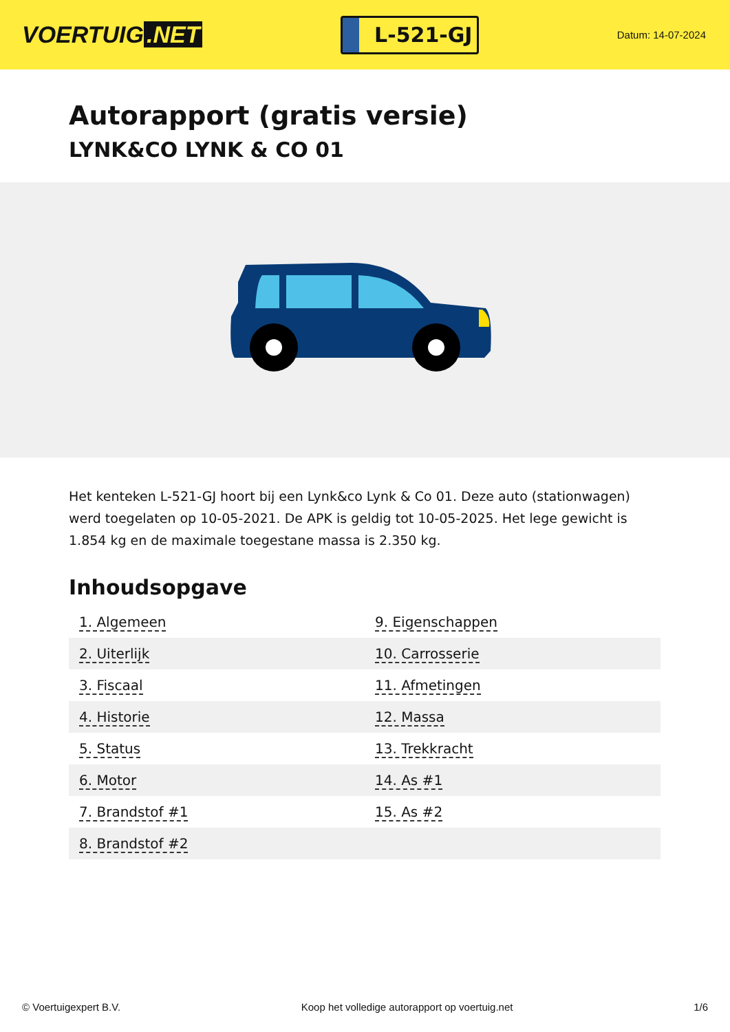VOERTUIG.NET
L-521-GJ
Datum: 14-07-2024
Autorapport (gratis versie)
LYNK&CO LYNK & CO 01
Het kenteken L-521-GJ hoort bij een Lynk&co Lynk & Co 01. Deze auto (stationwagen) werd toegelaten op 10-05-2021. De APK is geldig tot 10-05-2025. Het lege gewicht is 1.854 kg en de maximale toegestane massa is 2.350 kg.
Inhoudsopgave
| 1. Algemeen | 9. Eigenschappen |
| 2. Uiterlijk | 10. Carrosserie |
| 3. Fiscaal | 11. Afmetingen |
| 4. Historie | 12. Massa |
| 5. Status | 13. Trekkracht |
| 6. Motor | 14. As #1 |
| 7. Brandstof #1 | 15. As #2 |
| 8. Brandstof #2 | |
© Voertuigexpert B.V. Koop het volledige autorapport op voertuig.net 1/6